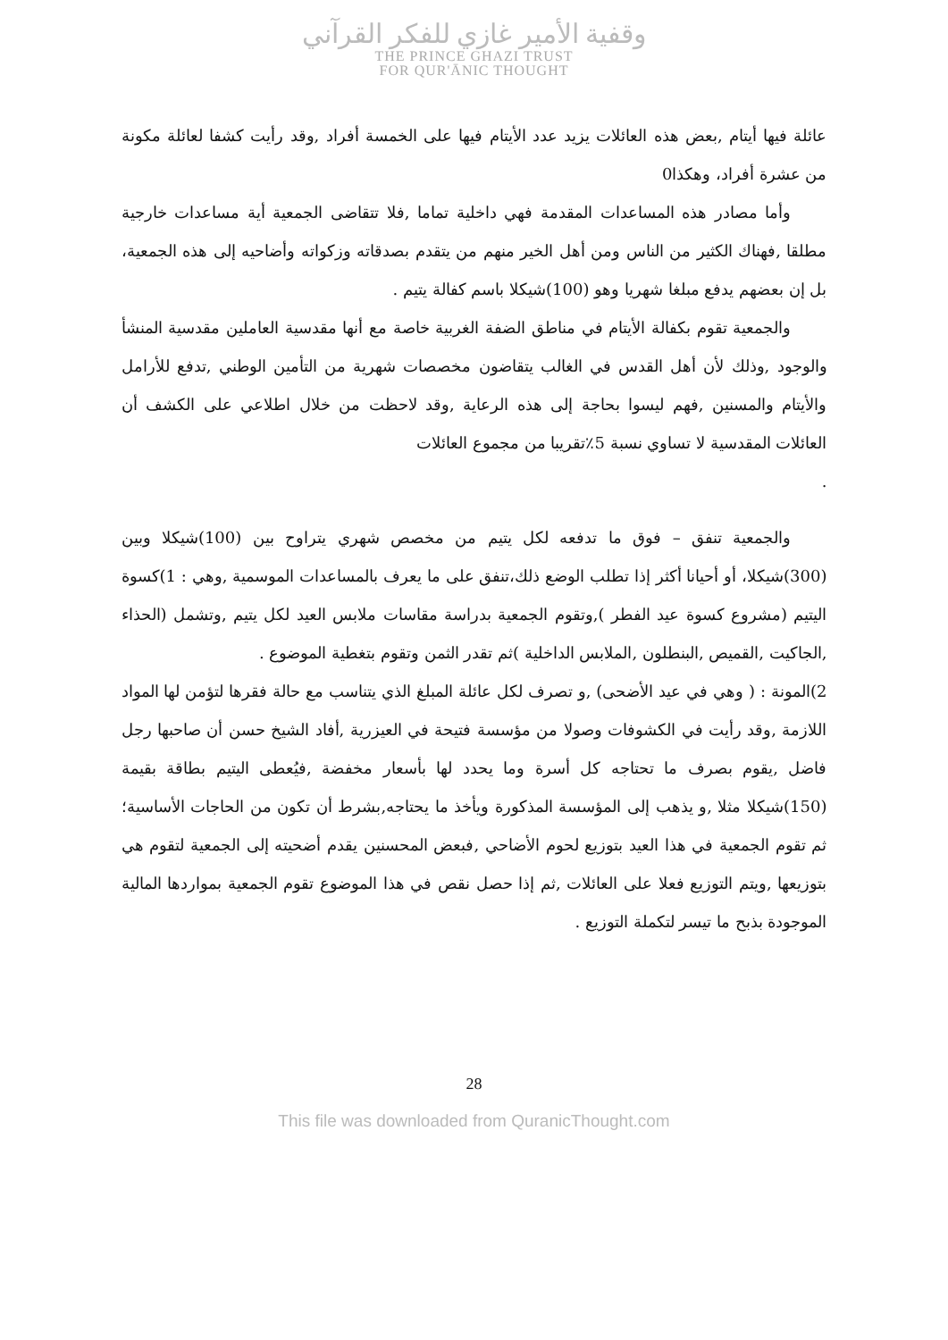وقفية الأمير غازي للفكر القرآني
THE PRINCE GHAZI TRUST
FOR QUR'ĀNIC THOUGHT
عائلة فيها أيتام ,بعض هذه العائلات يزيد عدد الأيتام فيها على الخمسة أفراد ,وقد رأيت كشفا لعائلة مكونة من عشرة أفراد، وهكذا0
وأما مصادر هذه المساعدات المقدمة فهي داخلية تماما ,فلا تتقاضى الجمعية أية مساعدات خارجية مطلقا ,فهناك الكثير من الناس ومن أهل الخير منهم من يتقدم بصدقاته وزكواته وأضاحيه إلى هذه الجمعية، بل إن بعضهم يدفع مبلغا شهريا وهو (100)شيكلا باسم كفالة يتيم .
والجمعية تقوم بكفالة الأيتام في مناطق الضفة الغربية خاصة مع أنها مقدسية العاملين مقدسية المنشأ والوجود ,وذلك لأن أهل القدس في الغالب يتقاضون مخصصات شهرية من التأمين الوطني ,تدفع للأرامل والأيتام والمسنين ,فهم ليسوا بحاجة إلى هذه الرعاية ,وقد لاحظت من خلال اطلاعي على الكشف أن العائلات المقدسية لا تساوي نسبة 5٪تقريبا من مجموع العائلات
.
والجمعية تنفق – فوق ما تدفعه لكل يتيم من مخصص شهري يتراوح بين (100)شيكلا وبين (300)شيكلا، أو أحيانا أكثر إذا تطلب الوضع ذلك،تنفق على ما يعرف بالمساعدات الموسمية ,وهي : 1)كسوة اليتيم (مشروع كسوة عيد الفطر ),وتقوم الجمعية بدراسة مقاسات ملابس العيد لكل يتيم ,وتشمل (الحذاء ,الجاكيت ,القميص ,البنطلون ,الملابس الداخلية )ثم تقدر الثمن وتقوم بتغطية الموضوع .
2)المونة : ( وهي في عيد الأضحى) ,و تصرف لكل عائلة المبلغ الذي يتناسب مع حالة فقرها لتؤمن لها المواد اللازمة ,وقد رأيت في الكشوفات وصولا من مؤسسة فتيحة في العيزرية ,أفاد الشيخ حسن أن صاحبها رجل فاضل ,يقوم بصرف ما تحتاجه كل أسرة وما يحدد لها بأسعار مخفضة ,فيُعطى اليتيم بطاقة بقيمة (150)شيكلا مثلا ,و يذهب إلى المؤسسة المذكورة ويأخذ ما يحتاجه,بشرط أن تكون من الحاجات الأساسية؛ ثم تقوم الجمعية في هذا العيد بتوزيع لحوم الأضاحي ,فبعض المحسنين يقدم أضحيته إلى الجمعية لتقوم هي بتوزيعها ,ويتم التوزيع فعلا على العائلات ,ثم إذا حصل نقص في هذا الموضوع تقوم الجمعية بمواردها المالية الموجودة بذبح ما تيسر لتكملة التوزيع .
28
This file was downloaded from QuranicThought.com